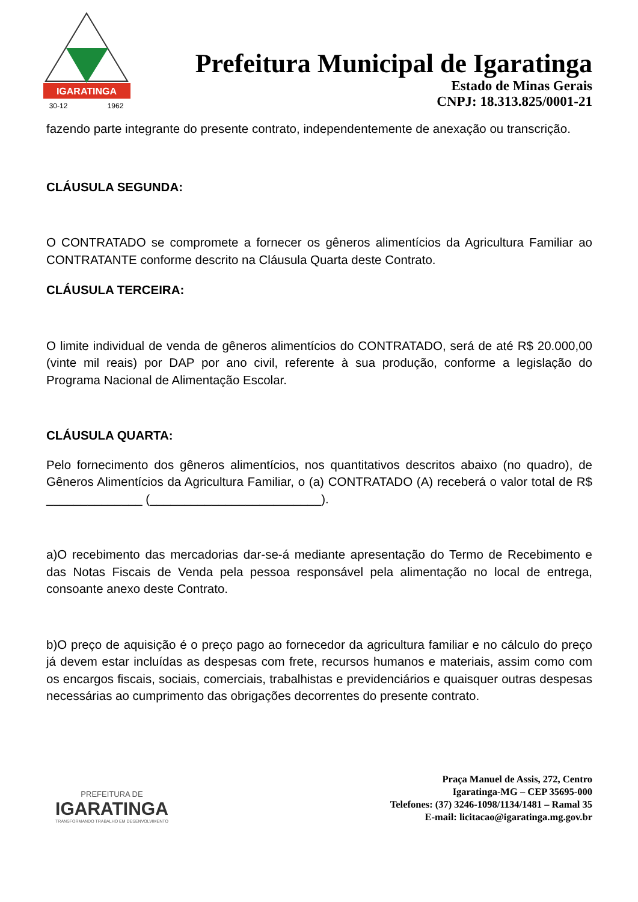IGARATINGA
30-12
1962
Prefeitura Municipal de Igaratinga
Estado de Minas Gerais
CNPJ: 18.313.825/0001-21
fazendo parte integrante do presente contrato, independentemente de anexação ou transcrição.
CLÁUSULA SEGUNDA:
O CONTRATADO se compromete a fornecer os gêneros alimentícios da Agricultura Familiar ao CONTRATANTE conforme descrito na Cláusula Quarta deste Contrato.
CLÁUSULA TERCEIRA:
O limite individual de venda de gêneros alimentícios do CONTRATADO, será de até R$ 20.000,00 (vinte mil reais) por DAP por ano civil, referente à sua produção, conforme a legislação do Programa Nacional de Alimentação Escolar.
CLÁUSULA QUARTA:
Pelo fornecimento dos gêneros alimentícios, nos quantitativos descritos abaixo (no quadro), de Gêneros Alimentícios da Agricultura Familiar, o (a) CONTRATADO (A) receberá o valor total de R$ ______________ (_________________________).
a)O recebimento das mercadorias dar-se-á mediante apresentação do Termo de Recebimento e das Notas Fiscais de Venda pela pessoa responsável pela alimentação no local de entrega, consoante anexo deste Contrato.
b)O preço de aquisição é o preço pago ao fornecedor da agricultura familiar e no cálculo do preço já devem estar incluídas as despesas com frete, recursos humanos e materiais, assim como com os encargos fiscais, sociais, comerciais, trabalhistas e previdenciários e quaisquer outras despesas necessárias ao cumprimento das obrigações decorrentes do presente contrato.
PREFEITURA DE
IGARATINGA
TRANSFORMANDO TRABALHO EM DESENVOLVIMENTO
Praça Manuel de Assis, 272, Centro
Igaratinga-MG – CEP 35695-000
Telefones: (37) 3246-1098/1134/1481 – Ramal 35
E-mail: licitacao@igaratinga.mg.gov.br